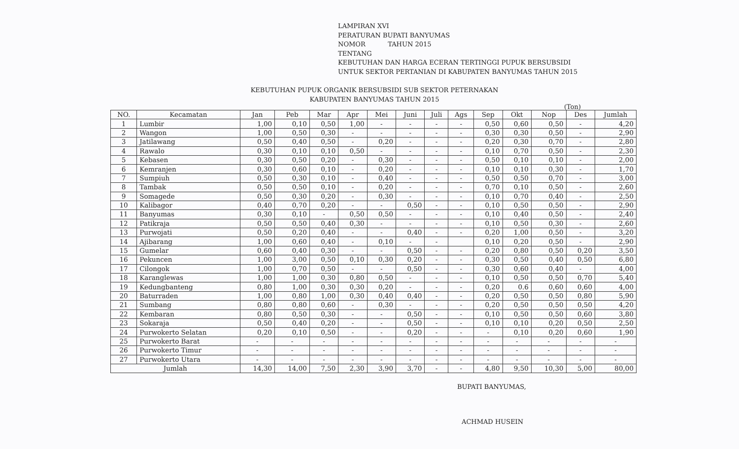LAMPIRAN XVI
PERATURAN BUPATI BANYUMAS
NOMOR TAHUN 2015
TENTANG
KEBUTUHAN DAN HARGA ECERAN TERTINGGI PUPUK BERSUBSIDI
UNTUK SEKTOR PERTANIAN DI KABUPATEN BANYUMAS TAHUN 2015
KEBUTUHAN PUPUK ORGANIK BERSUBSIDI SUB SEKTOR PETERNAKAN
KABUPATEN BANYUMAS TAHUN 2015
(Ton)
| NO. | Kecamatan | Jan | Peb | Mar | Apr | Mei | Juni | Juli | Ags | Sep | Okt | Nop | Des | Jumlah |
| --- | --- | --- | --- | --- | --- | --- | --- | --- | --- | --- | --- | --- | --- | --- |
| 1 | Lumbir | 1,00 | 0,10 | 0,50 | 1,00 | - | - | - | - | 0,50 | 0,60 | 0,50 | - | 4,20 |
| 2 | Wangon | 1,00 | 0,50 | 0,30 | - | - | - | - | - | 0,30 | 0,30 | 0,50 | - | 2,90 |
| 3 | Jatilawang | 0,50 | 0,40 | 0,50 | - | 0,20 | - | - | - | 0,20 | 0,30 | 0,70 | - | 2,80 |
| 4 | Rawalo | 0,30 | 0,10 | 0,10 | 0,50 | - | - | - | - | 0,10 | 0,70 | 0,50 | - | 2,30 |
| 5 | Kebasen | 0,30 | 0,50 | 0,20 | - | 0,30 | - | - | - | 0,50 | 0,10 | 0,10 | - | 2,00 |
| 6 | Kemranjen | 0,30 | 0,60 | 0,10 | - | 0,20 | - | - | - | 0,10 | 0,10 | 0,30 | - | 1,70 |
| 7 | Sumpiuh | 0,50 | 0,30 | 0,10 | - | 0,40 | - | - | - | 0,50 | 0,50 | 0,70 | - | 3,00 |
| 8 | Tambak | 0,50 | 0,50 | 0,10 | - | 0,20 | - | - | - | 0,70 | 0,10 | 0,50 | - | 2,60 |
| 9 | Somagede | 0,50 | 0,30 | 0,20 | - | 0,30 | - | - | - | 0,10 | 0,70 | 0,40 | - | 2,50 |
| 10 | Kalibagor | 0,40 | 0,70 | 0,20 | - | - | 0,50 | - | - | 0,10 | 0,50 | 0,50 | - | 2,90 |
| 11 | Banyumas | 0,30 | 0,10 | - | 0,50 | 0,50 | - | - | - | 0,10 | 0,40 | 0,50 | - | 2,40 |
| 12 | Patikraja | 0,50 | 0,50 | 0,40 | 0,30 | - | - | - | - | 0,10 | 0,50 | 0,30 | - | 2,60 |
| 13 | Purwojati | 0,50 | 0,20 | 0,40 | - | - | 0,40 | - | - | 0,20 | 1,00 | 0,50 | - | 3,20 |
| 14 | Ajibarang | 1,00 | 0,60 | 0,40 | - | 0,10 | - | - | | 0,10 | 0,20 | 0,50 | - | 2,90 |
| 15 | Gumelar | 0,60 | 0,40 | 0,30 | - | - | 0,50 | - | - | 0,20 | 0,80 | 0,50 | 0,20 | 3,50 |
| 16 | Pekuncen | 1,00 | 3,00 | 0,50 | 0,10 | 0,30 | 0,20 | - | - | 0,30 | 0,50 | 0,40 | 0,50 | 6,80 |
| 17 | Cilongok | 1,00 | 0,70 | 0,50 | - | - | 0,50 | - | - | 0,30 | 0,60 | 0,40 | - | 4,00 |
| 18 | Karanglewas | 1,00 | 1,00 | 0,30 | 0,80 | 0,50 | - | - | - | 0,10 | 0,50 | 0,50 | 0,70 | 5,40 |
| 19 | Kedungbanteng | 0,80 | 1,00 | 0,30 | 0,30 | 0,20 | - | - | - | 0,20 | 0.6 | 0,60 | 0,60 | 4,00 |
| 20 | Baturraden | 1,00 | 0,80 | 1,00 | 0,30 | 0,40 | 0,40 | - | - | 0,20 | 0,50 | 0,50 | 0,80 | 5,90 |
| 21 | Sumbang | 0,80 | 0,80 | 0,60 | - | 0,30 | - | - | - | 0,20 | 0,50 | 0,50 | 0,50 | 4,20 |
| 22 | Kembaran | 0,80 | 0,50 | 0,30 | - | - | 0,50 | - | - | 0,10 | 0,50 | 0,50 | 0,60 | 3,80 |
| 23 | Sokaraja | 0,50 | 0,40 | 0,20 | - | - | 0,50 | - | - | 0,10 | 0,10 | 0,20 | 0,50 | 2,50 |
| 24 | Purwokerto Selatan | 0,20 | 0,10 | 0,50 | - | - | 0,20 | - | - | - | 0,10 | 0,20 | 0,60 | 1,90 |
| 25 | Purwokerto Barat | - | - | - | - | - | - | - | - | - | - | - | - | - |
| 26 | Purwokerto Timur | - | - | - | - | - | - | - | - | - | - | - | - | - |
| 27 | Purwokerto Utara | - | - | - | - | - | - | - | - | - | - | - | - | - |
| Jumlah | | 14,30 | 14,00 | 7,50 | 2,30 | 3,90 | 3,70 | - | - | 4,80 | 9,50 | 10,30 | 5,00 | 80,00 |
BUPATI BANYUMAS,
ACHMAD HUSEIN